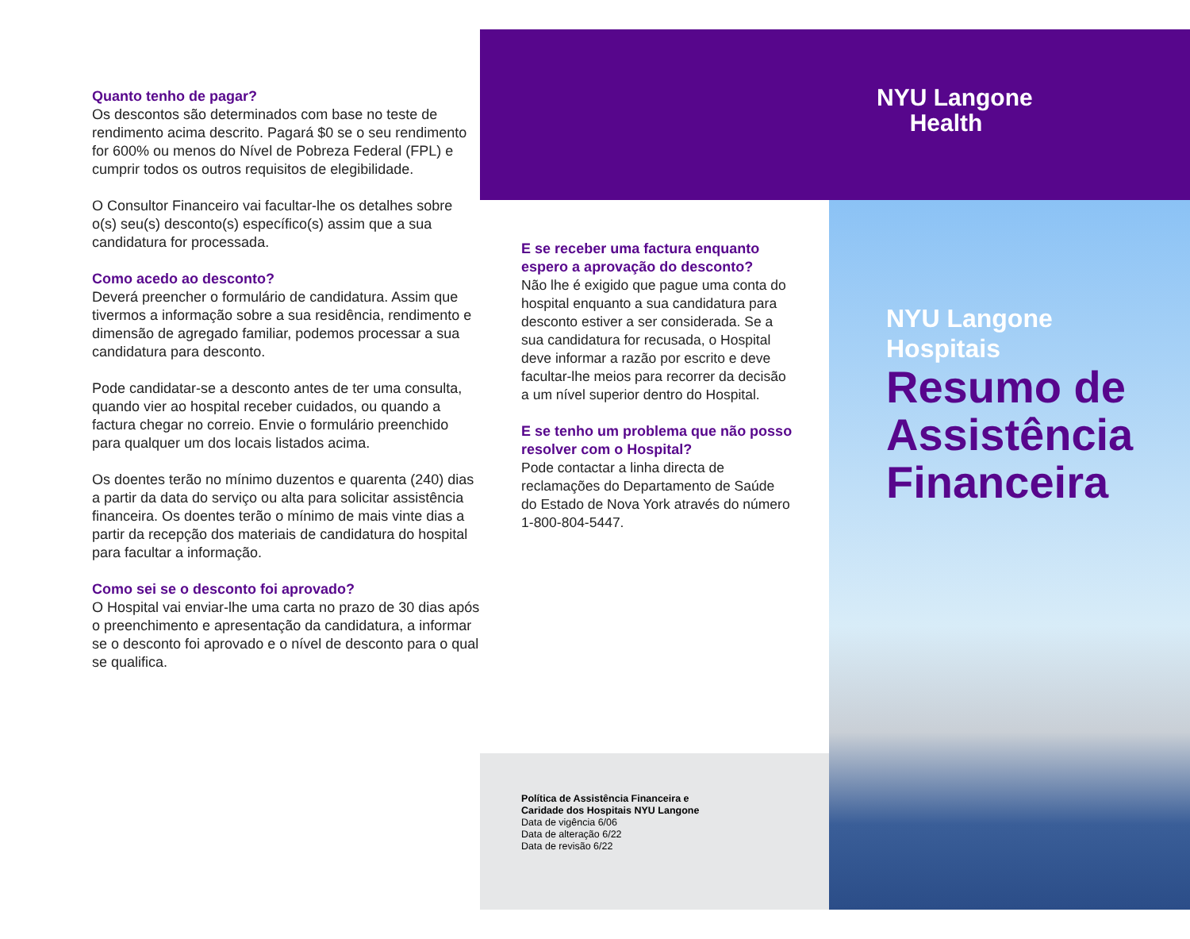Quanto tenho de pagar?
Os descontos são determinados com base no teste de rendimento acima descrito. Pagará $0 se o seu rendimento for 600% ou menos do Nível de Pobreza Federal (FPL) e cumprir todos os outros requisitos de elegibilidade.
O Consultor Financeiro vai facultar-lhe os detalhes sobre o(s) seu(s) desconto(s) específico(s) assim que a sua candidatura for processada.
Como acedo ao desconto?
Deverá preencher o formulário de candidatura. Assim que tivermos a informação sobre a sua residência, rendimento e dimensão de agregado familiar, podemos processar a sua candidatura para desconto.
Pode candidatar-se a desconto antes de ter uma consulta, quando vier ao hospital receber cuidados, ou quando a factura chegar no correio. Envie o formulário preenchido para qualquer um dos locais listados acima.
Os doentes terão no mínimo duzentos e quarenta (240) dias a partir da data do serviço ou alta para solicitar assistência financeira. Os doentes terão o mínimo de mais vinte dias a partir da recepção dos materiais de candidatura do hospital para facultar a informação.
Como sei se o desconto foi aprovado?
O Hospital vai enviar-lhe uma carta no prazo de 30 dias após o preenchimento e apresentação da candidatura, a informar se o desconto foi aprovado e o nível de desconto para o qual se qualifica.
E se receber uma factura enquanto espero a aprovação do desconto?
Não lhe é exigido que pague uma conta do hospital enquanto a sua candidatura para desconto estiver a ser considerada. Se a sua candidatura for recusada, o Hospital deve informar a razão por escrito e deve facultar-lhe meios para recorrer da decisão a um nível superior dentro do Hospital.
E se tenho um problema que não posso resolver com o Hospital?
Pode contactar a linha directa de reclamações do Departamento de Saúde do Estado de Nova York através do número 1-800-804-5447.
Política de Assistência Financeira e
Caridade dos Hospitais NYU Langone
Data de vigência 6/06
Data de alteração 6/22
Data de revisão 6/22
NYU Langone
Health
NYU Langone
Hospitais
Resumo de Assistência Financeira